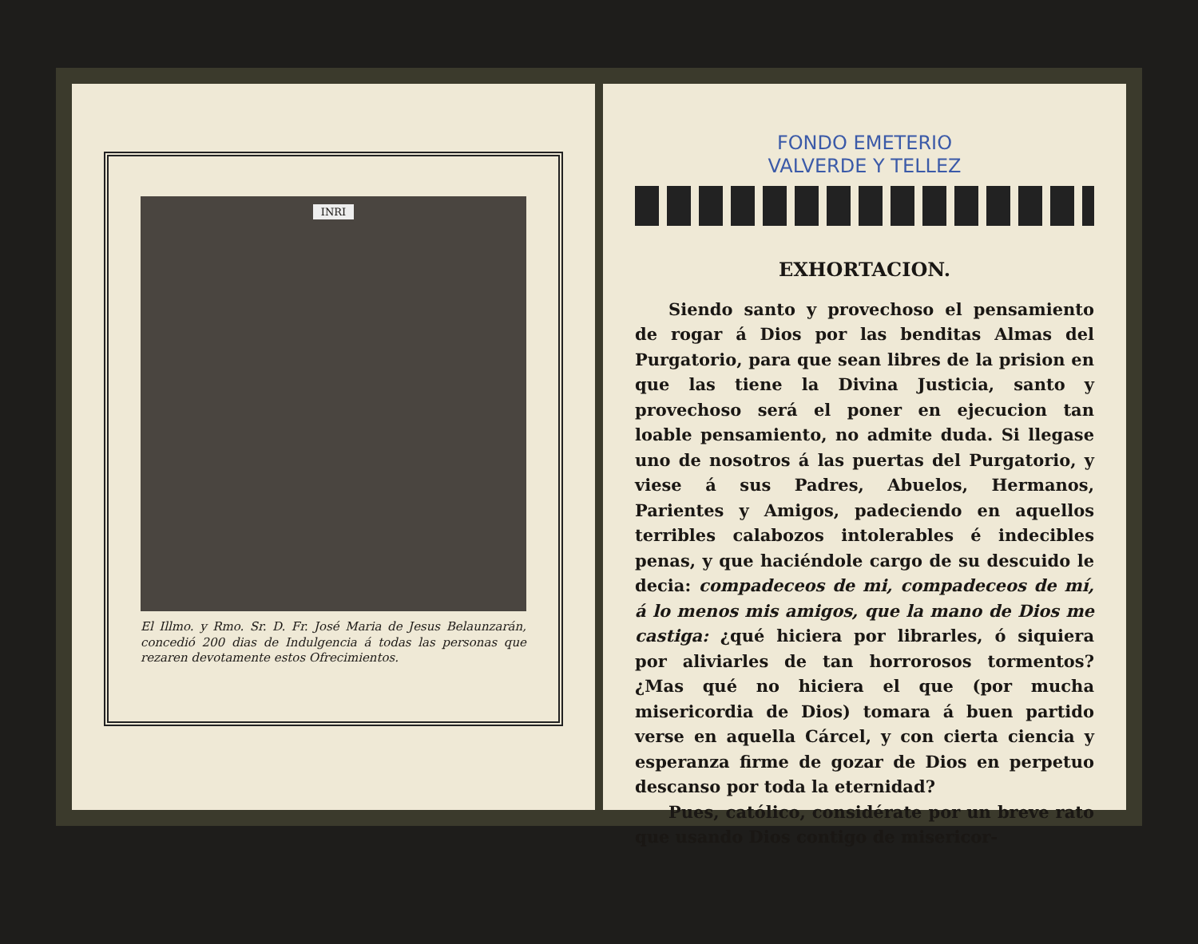INRI
El Illmo. y Rmo. Sr. D. Fr. José Maria de Jesus Belaunzarán, concedió 200 dias de Indulgencia á todas las personas que rezaren devotamente estos Ofrecimientos.
FONDO EMETERIO
VALVERDE Y TELLEZ
EXHORTACION.
Siendo santo y provechoso el pensamiento de rogar á Dios por las benditas Almas del Purgatorio, para que sean libres de la prision en que las tiene la Divina Justicia, santo y provechoso será el poner en ejecucion tan loable pensamiento, no admite duda. Si llegase uno de nosotros á las puertas del Purgatorio, y viese á sus Padres, Abuelos, Hermanos, Parientes y Amigos, padeciendo en aquellos terribles calabozos intolerables é indecibles penas, y que haciéndole cargo de su descuido le decia: compadeceos de mi, compadeceos de mí, á lo menos mis amigos, que la mano de Dios me castiga: ¿qué hiciera por librarles, ó siquiera por aliviarles de tan horrorosos tormentos? ¿Mas qué no hiciera el que (por mucha misericordia de Dios) tomara á buen partido verse en aquella Cárcel, y con cierta ciencia y esperanza firme de gozar de Dios en perpetuo descanso por toda la eternidad?
Pues, católico, considérate por un breve rato que usando Dios contigo de misericor-